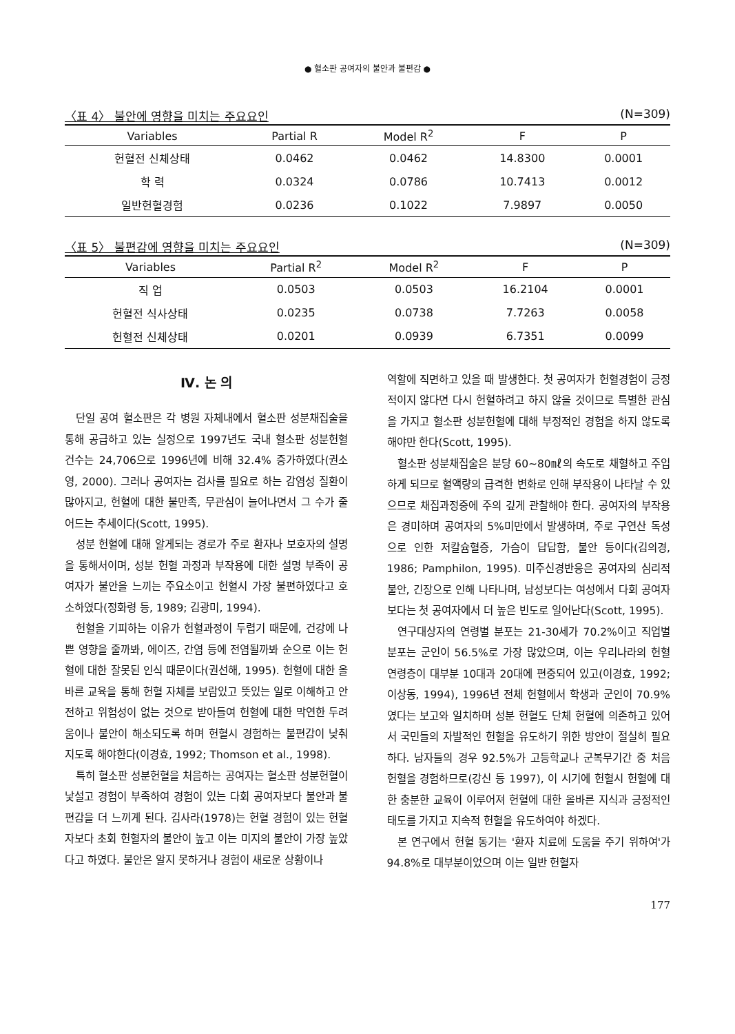● 혈소판 공여자의 불안과 불편감 ●
〈표 4〉 불안에 영향을 미치는 주요요인 (N=309)
| Variables | Partial R | Model R<sup>2</sup> | F | P |
| --- | --- | --- | --- | --- |
| 헌혈전 신체상태 | 0.0462 | 0.0462 | 14.8300 | 0.0001 |
| 학 력 | 0.0324 | 0.0786 | 10.7413 | 0.0012 |
| 일반헌혈경험 | 0.0236 | 0.1022 | 7.9897 | 0.0050 |
〈표 5〉 불편감에 영향을 미치는 주요요인 (N=309)
| Variables | Partial R<sup>2</sup> | Model R<sup>2</sup> | F | P |
| --- | --- | --- | --- | --- |
| 직 업 | 0.0503 | 0.0503 | 16.2104 | 0.0001 |
| 헌혈전 식사상태 | 0.0235 | 0.0738 | 7.7263 | 0.0058 |
| 헌혈전 신체상태 | 0.0201 | 0.0939 | 6.7351 | 0.0099 |
Ⅳ. 논 의
단일 공여 혈소판은 각 병원 자체내에서 혈소판 성분채집술을 통해 공급하고 있는 실정으로 1997년도 국내 혈소판 성분헌혈 건수는 24,706으로 1996년에 비해 32.4% 증가하였다(권소영, 2000). 그러나 공여자는 검사를 필요로 하는 감염성 질환이 많아지고, 헌혈에 대한 불만족, 무관심이 늘어나면서 그 수가 줄어드는 추세이다(Scott, 1995).
성분 헌혈에 대해 알게되는 경로가 주로 환자나 보호자의 설명을 통해서이며, 성분 헌혈 과정과 부작용에 대한 설명 부족이 공여자가 불안을 느끼는 주요소이고 헌혈시 가장 불편하였다고 호소하였다(정화령 등, 1989; 김광미, 1994).
헌혈을 기피하는 이유가 헌혈과정이 두렵기 때문에, 건강에 나쁜 영향을 줄까봐, 에이즈, 간염 등에 전염될까봐 순으로 이는 헌혈에 대한 잘못된 인식 때문이다(권선해, 1995). 헌혈에 대한 올바른 교육을 통해 헌혈 자체를 보람있고 뜻있는 일로 이해하고 안전하고 위험성이 없는 것으로 받아들여 헌혈에 대한 막연한 두려움이나 불안이 해소되도록 하며 헌혈시 경험하는 불편감이 낮춰지도록 해야한다(이경효, 1992; Thomson et al., 1998).
특히 혈소판 성분헌혈을 처음하는 공여자는 혈소판 성분헌혈이 낯설고 경험이 부족하여 경험이 있는 다회 공여자보다 불안과 불편감을 더 느끼게 된다. 김사라(1978)는 헌혈 경험이 있는 헌혈자보다 초회 헌혈자의 불안이 높고 이는 미지의 불안이 가장 높았다고 하였다. 불안은 알지 못하거나 경험이 새로운 상황이나
역할에 직면하고 있을 때 발생한다. 첫 공여자가 헌혈경험이 긍정적이지 않다면 다시 헌혈하려고 하지 않을 것이므로 특별한 관심을 가지고 혈소판 성분헌혈에 대해 부정적인 경험을 하지 않도록 해야만 한다(Scott, 1995).
혈소판 성분채집술은 분당 60~80㎖의 속도로 채혈하고 주입하게 되므로 혈액량의 급격한 변화로 인해 부작용이 나타날 수 있으므로 채집과정중에 주의 깊게 관찰해야 한다. 공여자의 부작용은 경미하며 공여자의 5%미만에서 발생하며, 주로 구연산 독성으로 인한 저칼슘혈증, 가슴이 답답함, 불안 등이다(김의경, 1986; Pamphilon, 1995). 미주신경반응은 공여자의 심리적 불안, 긴장으로 인해 나타나며, 남성보다는 여성에서 다회 공여자보다는 첫 공여자에서 더 높은 빈도로 일어난다(Scott, 1995).
연구대상자의 연령별 분포는 21-30세가 70.2%이고 직업별 분포는 군인이 56.5%로 가장 많았으며, 이는 우리나라의 헌혈 연령층이 대부분 10대과 20대에 편중되어 있고(이경효, 1992; 이상동, 1994), 1996년 전체 헌혈에서 학생과 군인이 70.9%였다는 보고와 일치하며 성분 헌혈도 단체 헌혈에 의존하고 있어서 국민들의 자발적인 헌혈을 유도하기 위한 방안이 절실히 필요하다. 남자들의 경우 92.5%가 고등학교나 군복무기간 중 처음 헌혈을 경험하므로(강신 등 1997), 이 시기에 헌혈시 헌혈에 대한 충분한 교육이 이루어져 헌혈에 대한 올바른 지식과 긍정적인 태도를 가지고 지속적 헌혈을 유도하여야 하겠다.
본 연구에서 헌혈 동기는 '환자 치료에 도움을 주기 위하여'가 94.8%로 대부분이었으며 이는 일반 헌혈자
177